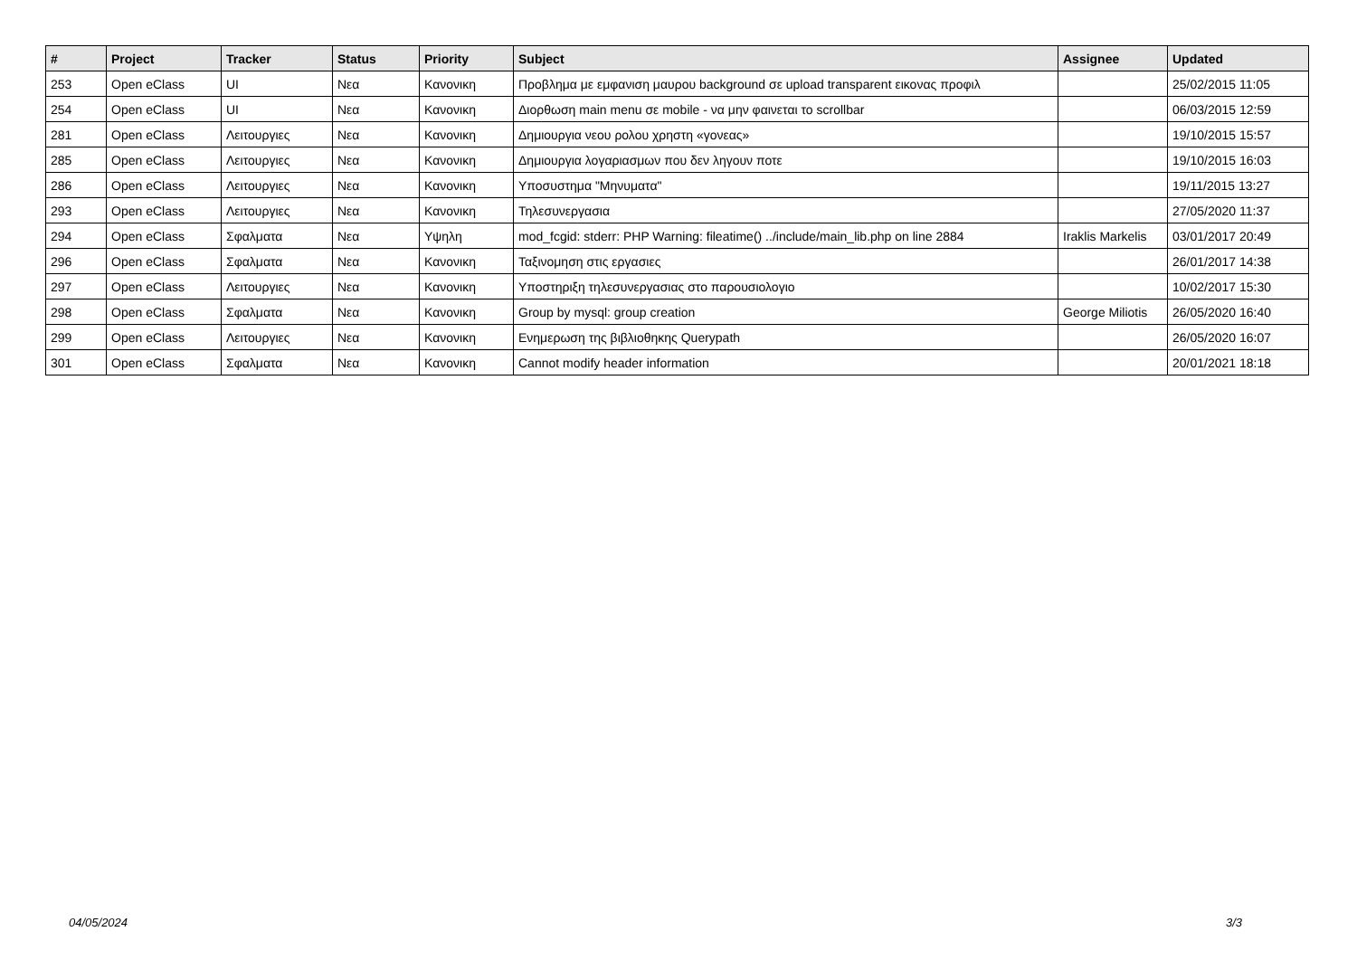| # | Project | Tracker | Status | Priority | Subject | Assignee | Updated |
| --- | --- | --- | --- | --- | --- | --- | --- |
| 253 | Open eClass | UI | Νεα | Κανονικη | Προβλημα με εμφανιση μαυρου background σε upload transparent εικονας προφιλ | | 25/02/2015 11:05 |
| 254 | Open eClass | UI | Νεα | Κανονικη | Διορθωση main menu σε mobile - να μην φαινεται το scrollbar | | 06/03/2015 12:59 |
| 281 | Open eClass | Λειτουργιες | Νεα | Κανονικη | Δημιουργια νεου ρολου χρηστη «γονεας» | | 19/10/2015 15:57 |
| 285 | Open eClass | Λειτουργιες | Νεα | Κανονικη | Δημιουργια λογαριασμων που δεν ληγουν ποτε | | 19/10/2015 16:03 |
| 286 | Open eClass | Λειτουργιες | Νεα | Κανονικη | Υποσυστημα "Μηνυματα" | | 19/11/2015 13:27 |
| 293 | Open eClass | Λειτουργιες | Νεα | Κανονικη | Τηλεσυνεργασια | | 27/05/2020 11:37 |
| 294 | Open eClass | Σφαλματα | Νεα | Υψηλη | mod_fcgid: stderr: PHP Warning: fileatime() ../include/main_lib.php on line 2884 | Iraklis Markelis | 03/01/2017 20:49 |
| 296 | Open eClass | Σφαλματα | Νεα | Κανονικη | Ταξινομηση στις εργασιες | | 26/01/2017 14:38 |
| 297 | Open eClass | Λειτουργιες | Νεα | Κανονικη | Υποστηριξη τηλεσυνεργασιας στο παρουσιολογιο | | 10/02/2017 15:30 |
| 298 | Open eClass | Σφαλματα | Νεα | Κανονικη | Group by mysql: group creation | George Miliotis | 26/05/2020 16:40 |
| 299 | Open eClass | Λειτουργιες | Νεα | Κανονικη | Ενημερωση της βιβλιοθηκης Querypath | | 26/05/2020 16:07 |
| 301 | Open eClass | Σφαλματα | Νεα | Κανονικη | Cannot modify header information | | 20/01/2021 18:18 |
04/05/2024 3/3